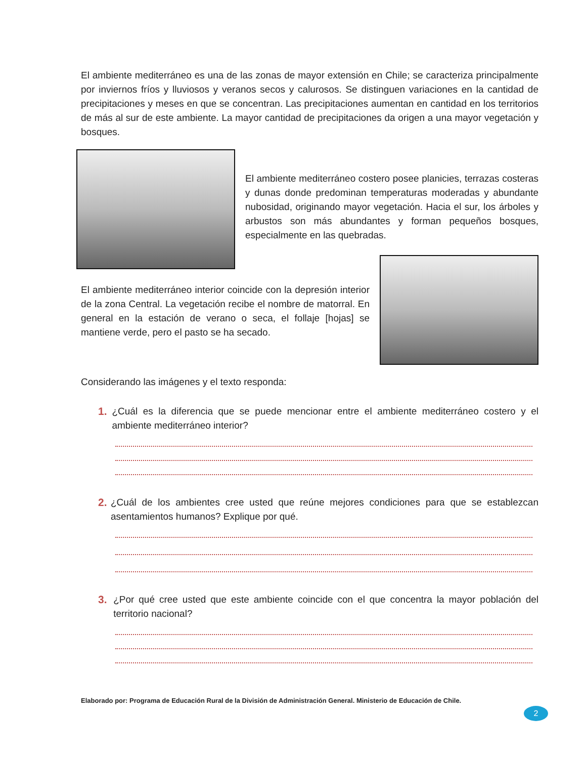El ambiente mediterráneo es una de las zonas de mayor extensión en Chile; se caracteriza principalmente por inviernos fríos y lluviosos y veranos secos y calurosos. Se distinguen variaciones en la cantidad de precipitaciones y meses en que se concentran. Las precipitaciones aumentan en cantidad en los territorios de más al sur de este ambiente. La mayor cantidad de precipitaciones da origen a una mayor vegetación y bosques.
El ambiente mediterráneo costero posee planicies, terrazas costeras y dunas donde predominan temperaturas moderadas y abundante nubosidad, originando mayor vegetación. Hacia el sur, los árboles y arbustos son más abundantes y forman pequeños bosques, especialmente en las quebradas.
El ambiente mediterráneo interior coincide con la depresión interior de la zona Central. La vegetación recibe el nombre de matorral. En general en la estación de verano o seca, el follaje [hojas] se mantiene verde, pero el pasto se ha secado.
Considerando las imágenes y el texto responda:
1. ¿Cuál es la diferencia que se puede mencionar entre el ambiente mediterráneo costero y el ambiente mediterráneo interior?
2. ¿Cuál de los ambientes cree usted que reúne mejores condiciones para que se establezcan asentamientos humanos? Explique por qué.
3. ¿Por qué cree usted que este ambiente coincide con el que concentra la mayor población del territorio nacional?
Elaborado por: Programa de Educación Rural de la División de Administración General. Ministerio de Educación de Chile.
2